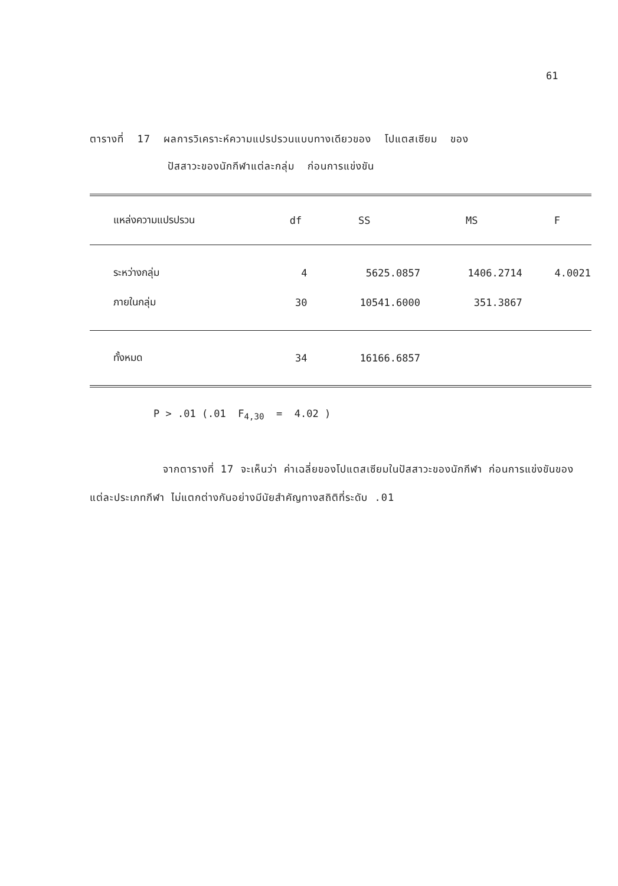61
ตารางที่ 17 ผลการวิเคราะห์ความแปรปรวนแบบทางเดียวของ โปแตสเซียม ของ
ปัสสาวะของนักกีฬาแต่ละกลุ่ม ก่อนการแข่งขัน
| แหล่งความแปรปรวน | df | SS | MS | F |
| --- | --- | --- | --- | --- |
| ระหว่างกลุ่ม | 4 | 5625.0857 | 1406.2714 | 4.0021 |
| ภายในกลุ่ม | 30 | 10541.6000 | 351.3867 | |
| ทั้งหมด | 34 | 16166.6857 | | |
P > .01 (.01 F<sub>4,30</sub> = 4.02 )
จากตารางที่ 17 จะเห็นว่า ค่าเฉลี่ยของโปแตสเซียมในปัสสาวะของนักกีฬา ก่อนการแข่งขันของแต่ละประเภทกีฬา ไม่แตกต่างกันอย่างมีนัยสำคัญทางสถิติที่ระดับ .01